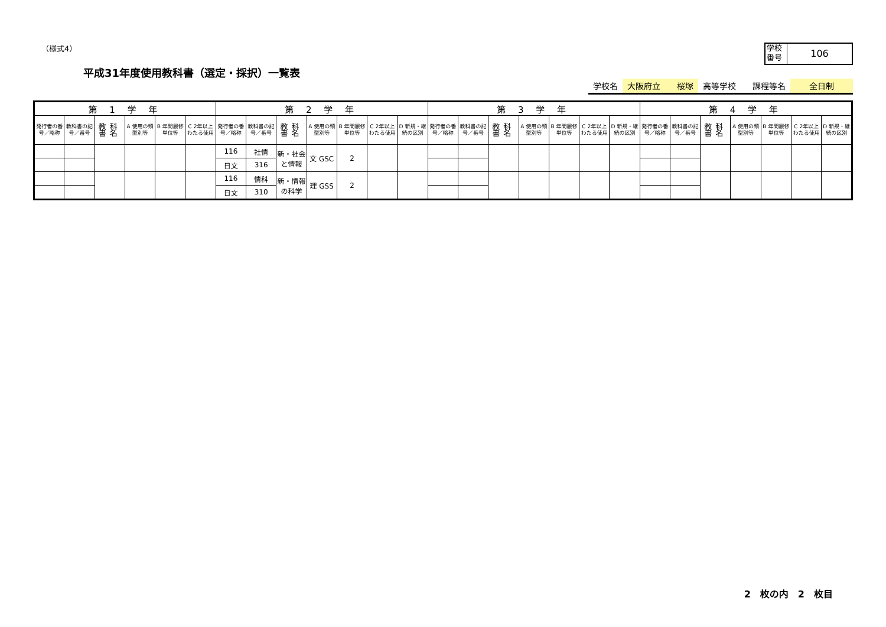（様式4）
平成31年度使用教科書（選定・採択）一覧表
学校番号
106
学校名 大阪府立　　桜塚 高等学校　　課程等名 全日制
| 第 1 学 年 | | | | | | 第 2 学 年 | | | | | | | 第 3 学 年 | | | | | | | 第 4 学 年 | | | | | | |
| --- | --- | --- | --- | --- | --- | --- | --- | --- | --- | --- | --- | --- | --- | --- | --- | --- | --- | --- | --- | --- | --- | --- | --- | --- | --- | --- |
| 発行者の番号／略称 | 教科書の記号／番号 | 教科書名 | A 使用の類型別等 | B 年間履修単位等 | C 2年以上わたる使用 | 発行者の番号／略称 | 教科書の記号／番号 | 教科書名 | A 使用の類型別等 | B 年間履修単位等 | C 2年以上わたる使用 | D 新規・継続の区別 | 発行者の番号／略称 | 教科書の記号／番号 | 教科書名 | A 使用の類型別等 | B 年間履修単位等 | C 2年以上わたる使用 | D 新規・継続の区別 | 発行者の番号／略称 | 教科書の記号／番号 | 教科書名 | A 使用の類型別等 | B 年間履修単位等 | C 2年以上わたる使用 | D 新規・継続の区別 |
| | | | | | | 116 | 社情 | 新・社会と情報 | 文 GSC | 2 | | | | | | | | | | | | | | | | |
| | | | | | | 日文 | 316 | | | | | | | | | | | | | | | | | | | |
| | | | | | | 116 | 情科 | 新・情報の科学 | 理 GSS | 2 | | | | | | | | | | | | | | | | |
| | | | | | | 日文 | 310 | | | | | | | | | | | | | | | | | | | |
2　枚の内　2　枚目